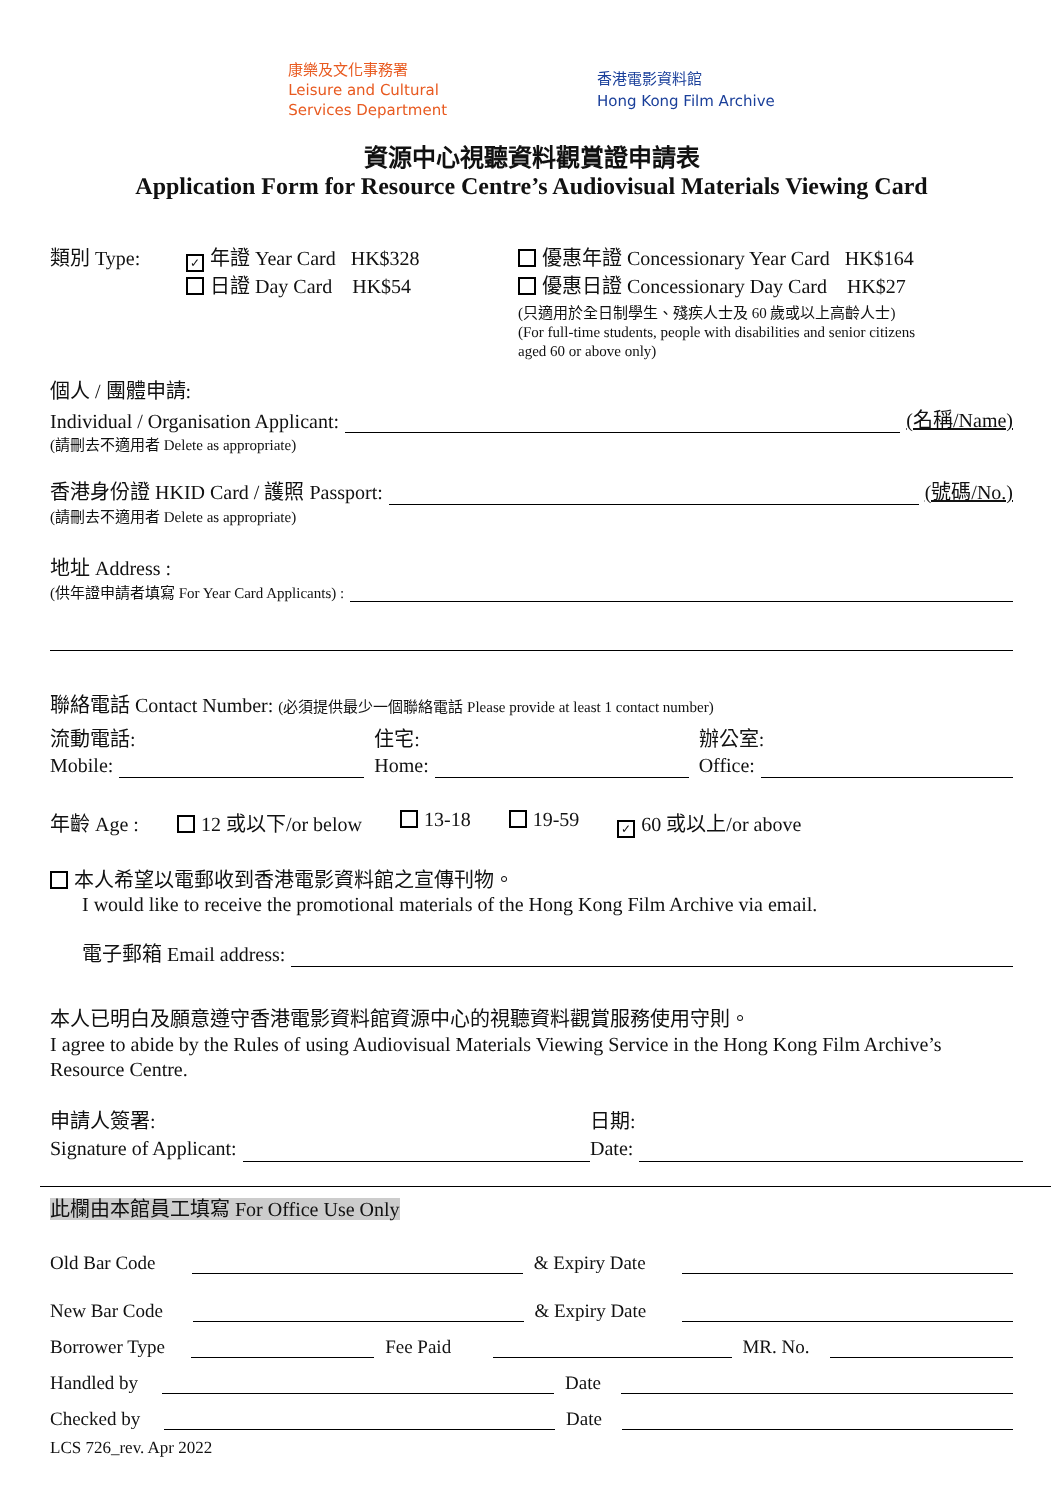康樂及文化事務署
Leisure and Cultural
Services Department
香港電影資料館
Hong Kong Film Archive
資源中心視聽資料觀賞證申請表
Application Form for Resource Centre’s Audiovisual Materials Viewing Card
類別 Type:
✓ 年證 Year Card HK$328
日證 Day Card HK$54
優惠年證 Concessionary Year Card HK$164
優惠日證 Concessionary Day Card HK$27
(只適用於全日制學生、殘疾人士及 60 歲或以上高齡人士)
(For full-time students, people with disabilities and senior citizens
aged 60 or above only)
個人 / 團體申請:
Individual / Organisation Applicant: (名稱/Name)
(請刪去不適用者 Delete as appropriate)
香港身份證 HKID Card / 護照 Passport: (號碼/No.)
(請刪去不適用者 Delete as appropriate)
地址 Address :
(供年證申請者填寫 For Year Card Applicants) :
聯絡電話 Contact Number: (必須提供最少一個聯絡電話 Please provide at least 1 contact number)
流動電話:
Mobile:
住宅:
Home:
辦公室:
Office:
年齡 Age : 12 或以下/or below 13-18 19-59 ✓ 60 或以上/or above
本人希望以電郵收到香港電影資料館之宣傳刊物。
I would like to receive the promotional materials of the Hong Kong Film Archive via email.
電子郵箱 Email address:
本人已明白及願意遵守香港電影資料館資源中心的視聽資料觀賞服務使用守則。
I agree to abide by the Rules of using Audiovisual Materials Viewing Service in the Hong Kong Film Archive’s Resource Centre.
申請人簽署:
Signature of Applicant:
日期:
Date:
此欄由本館員工填寫 For Office Use Only
Old Bar Code & Expiry Date
New Bar Code & Expiry Date
Borrower Type Fee Paid MR. No.
Handled by Date
Checked by Date
LCS 726_rev. Apr 2022